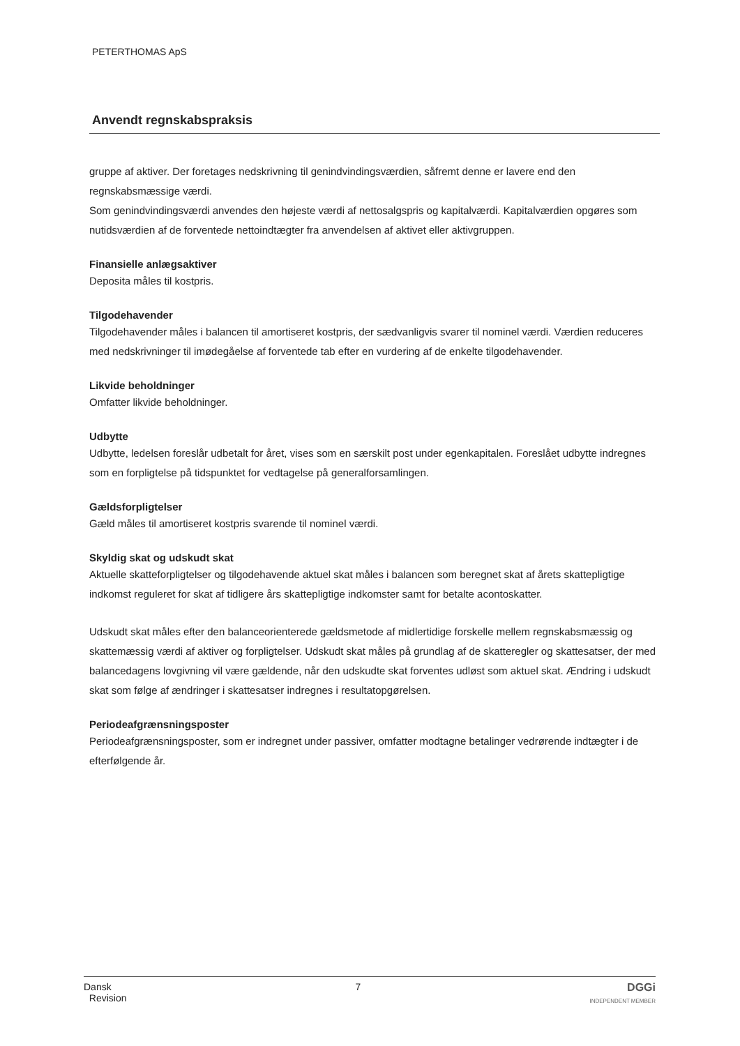PETERTHOMAS ApS
Anvendt regnskabspraksis
gruppe af aktiver. Der foretages nedskrivning til genindvindingsværdien, såfremt denne er lavere end den regnskabsmæssige værdi.
Som genindvindingsværdi anvendes den højeste værdi af nettosalgspris og kapitalværdi. Kapitalværdien opgøres som nutidsværdien af de forventede nettoindtægter fra anvendelsen af aktivet eller aktivgruppen.
Finansielle anlægsaktiver
Deposita måles til kostpris.
Tilgodehavender
Tilgodehavender måles i balancen til amortiseret kostpris, der sædvanligvis svarer til nominel værdi. Værdien reduceres med nedskrivninger til imødegåelse af forventede tab efter en vurdering af de enkelte tilgodehavender.
Likvide beholdninger
Omfatter likvide beholdninger.
Udbytte
Udbytte, ledelsen foreslår udbetalt for året, vises som en særskilt post under egenkapitalen. Foreslået udbytte indregnes som en forpligtelse på tidspunktet for vedtagelse på generalforsamlingen.
Gældsforpligtelser
Gæld måles til amortiseret kostpris svarende til nominel værdi.
Skyldig skat og udskudt skat
Aktuelle skatteforpligtelser og tilgodehavende aktuel skat måles i balancen som beregnet skat af årets skattepligtige indkomst reguleret for skat af tidligere års skattepligtige indkomster samt for betalte acontoskatter.
Udskudt skat måles efter den balanceorienterede gældsmetode af midlertidige forskelle mellem regnskabsmæssig og skattemæssig værdi af aktiver og forpligtelser. Udskudt skat måles på grundlag af de skatteregler og skattesatser, der med balancedagens lovgivning vil være gældende, når den udskudte skat forventes udløst som aktuel skat. Ændring i udskudt skat som følge af ændringer i skattesatser indregnes i resultatopgørelsen.
Periodeafgrænsningsposter
Periodeafgrænsningsposter, som er indregnet under passiver, omfatter modtagne betalinger vedrørende indtægter i de efterfølgende år.
Dansk
Revision
7 DGGi
INDEPENDENT MEMBER